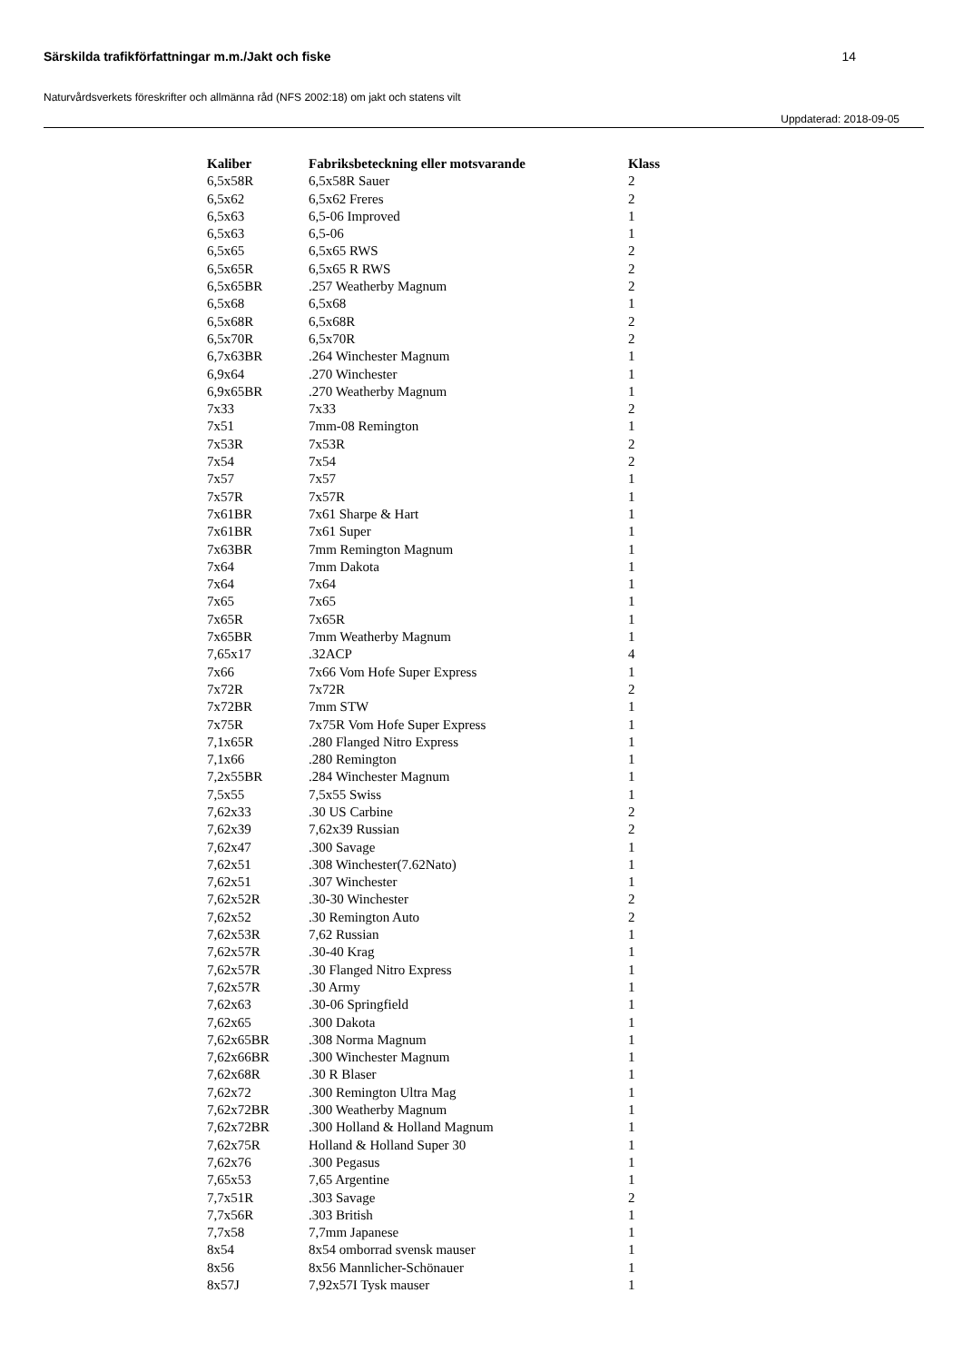Särskilda trafikförfattningar m.m./Jakt och fiske 14
Naturvårdsverkets föreskrifter och allmänna råd (NFS 2002:18) om jakt och statens vilt
Uppdaterad: 2018-09-05
| Kaliber | Fabriksbeteckning eller motsvarande | Klass |
| --- | --- | --- |
| 6,5x58R | 6,5x58R Sauer | 2 |
| 6,5x62 | 6,5x62 Freres | 2 |
| 6,5x63 | 6,5-06 Improved | 1 |
| 6,5x63 | 6,5-06 | 1 |
| 6,5x65 | 6,5x65 RWS | 2 |
| 6,5x65R | 6,5x65 R RWS | 2 |
| 6,5x65BR | .257 Weatherby Magnum | 2 |
| 6,5x68 | 6,5x68 | 1 |
| 6,5x68R | 6,5x68R | 2 |
| 6,5x70R | 6,5x70R | 2 |
| 6,7x63BR | .264 Winchester Magnum | 1 |
| 6,9x64 | .270 Winchester | 1 |
| 6,9x65BR | .270 Weatherby Magnum | 1 |
| 7x33 | 7x33 | 2 |
| 7x51 | 7mm-08 Remington | 1 |
| 7x53R | 7x53R | 2 |
| 7x54 | 7x54 | 2 |
| 7x57 | 7x57 | 1 |
| 7x57R | 7x57R | 1 |
| 7x61BR | 7x61 Sharpe & Hart | 1 |
| 7x61BR | 7x61 Super | 1 |
| 7x63BR | 7mm Remington Magnum | 1 |
| 7x64 | 7mm Dakota | 1 |
| 7x64 | 7x64 | 1 |
| 7x65 | 7x65 | 1 |
| 7x65R | 7x65R | 1 |
| 7x65BR | 7mm Weatherby Magnum | 1 |
| 7,65x17 | .32ACP | 4 |
| 7x66 | 7x66 Vom Hofe Super Express | 1 |
| 7x72R | 7x72R | 2 |
| 7x72BR | 7mm STW | 1 |
| 7x75R | 7x75R Vom Hofe Super Express | 1 |
| 7,1x65R | .280 Flanged Nitro Express | 1 |
| 7,1x66 | .280 Remington | 1 |
| 7,2x55BR | .284 Winchester Magnum | 1 |
| 7,5x55 | 7,5x55 Swiss | 1 |
| 7,62x33 | .30 US Carbine | 2 |
| 7,62x39 | 7,62x39 Russian | 2 |
| 7,62x47 | .300 Savage | 1 |
| 7,62x51 | .308 Winchester(7.62Nato) | 1 |
| 7,62x51 | .307 Winchester | 1 |
| 7,62x52R | .30-30 Winchester | 2 |
| 7,62x52 | .30 Remington Auto | 2 |
| 7,62x53R | 7,62 Russian | 1 |
| 7,62x57R | .30-40 Krag | 1 |
| 7,62x57R | .30 Flanged Nitro Express | 1 |
| 7,62x57R | .30 Army | 1 |
| 7,62x63 | .30-06 Springfield | 1 |
| 7,62x65 | .300 Dakota | 1 |
| 7,62x65BR | .308 Norma Magnum | 1 |
| 7,62x66BR | .300 Winchester Magnum | 1 |
| 7,62x68R | .30 R Blaser | 1 |
| 7,62x72 | .300 Remington Ultra Mag | 1 |
| 7,62x72BR | .300 Weatherby Magnum | 1 |
| 7,62x72BR | .300 Holland & Holland Magnum | 1 |
| 7,62x75R | Holland & Holland Super 30 | 1 |
| 7,62x76 | .300 Pegasus | 1 |
| 7,65x53 | 7,65 Argentine | 1 |
| 7,7x51R | .303 Savage | 2 |
| 7,7x56R | .303 British | 1 |
| 7,7x58 | 7,7mm Japanese | 1 |
| 8x54 | 8x54 omborrad svensk mauser | 1 |
| 8x56 | 8x56 Mannlicher-Schönauer | 1 |
| 8x57J | 7,92x57I Tysk mauser | 1 |